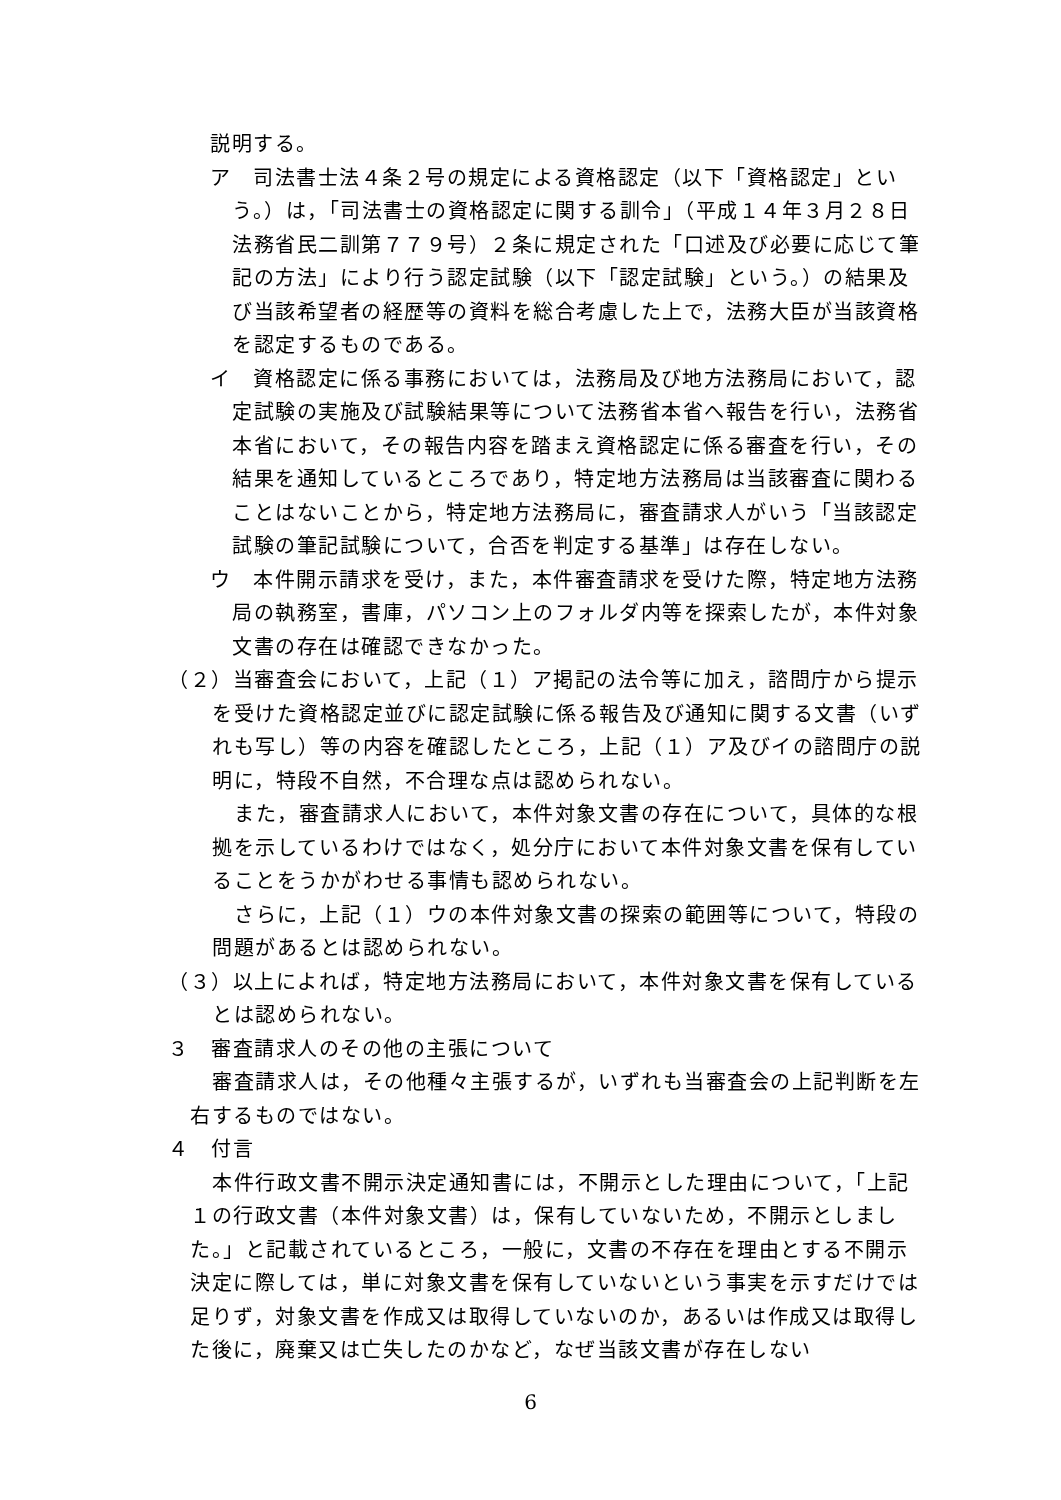説明する。
ア　司法書士法４条２号の規定による資格認定（以下「資格認定」という。）は，「司法書士の資格認定に関する訓令」（平成１４年３月２８日法務省民二訓第７７９号）２条に規定された「口述及び必要に応じて筆記の方法」により行う認定試験（以下「認定試験」という。）の結果及び当該希望者の経歴等の資料を総合考慮した上で，法務大臣が当該資格を認定するものである。
イ　資格認定に係る事務においては，法務局及び地方法務局において，認定試験の実施及び試験結果等について法務省本省へ報告を行い，法務省本省において，その報告内容を踏まえ資格認定に係る審査を行い，その結果を通知しているところであり，特定地方法務局は当該審査に関わることはないことから，特定地方法務局に，審査請求人がいう「当該認定試験の筆記試験について，合否を判定する基準」は存在しない。
ウ　本件開示請求を受け，また，本件審査請求を受けた際，特定地方法務局の執務室，書庫，パソコン上のフォルダ内等を探索したが，本件対象文書の存在は確認できなかった。
（２）当審査会において，上記（１）ア掲記の法令等に加え，諮問庁から提示を受けた資格認定並びに認定試験に係る報告及び通知に関する文書（いずれも写し）等の内容を確認したところ，上記（１）ア及びイの諮問庁の説明に，特段不自然，不合理な点は認められない。
また，審査請求人において，本件対象文書の存在について，具体的な根拠を示しているわけではなく，処分庁において本件対象文書を保有していることをうかがわせる事情も認められない。
さらに，上記（１）ウの本件対象文書の探索の範囲等について，特段の問題があるとは認められない。
（３）以上によれば，特定地方法務局において，本件対象文書を保有しているとは認められない。
３　審査請求人のその他の主張について
審査請求人は，その他種々主張するが，いずれも当審査会の上記判断を左右するものではない。
４　付言
本件行政文書不開示決定通知書には，不開示とした理由について，「上記１の行政文書（本件対象文書）は，保有していないため，不開示としました。」と記載されているところ，一般に，文書の不存在を理由とする不開示決定に際しては，単に対象文書を保有していないという事実を示すだけでは足りず，対象文書を作成又は取得していないのか，あるいは作成又は取得した後に，廃棄又は亡失したのかなど，なぜ当該文書が存在しない
6